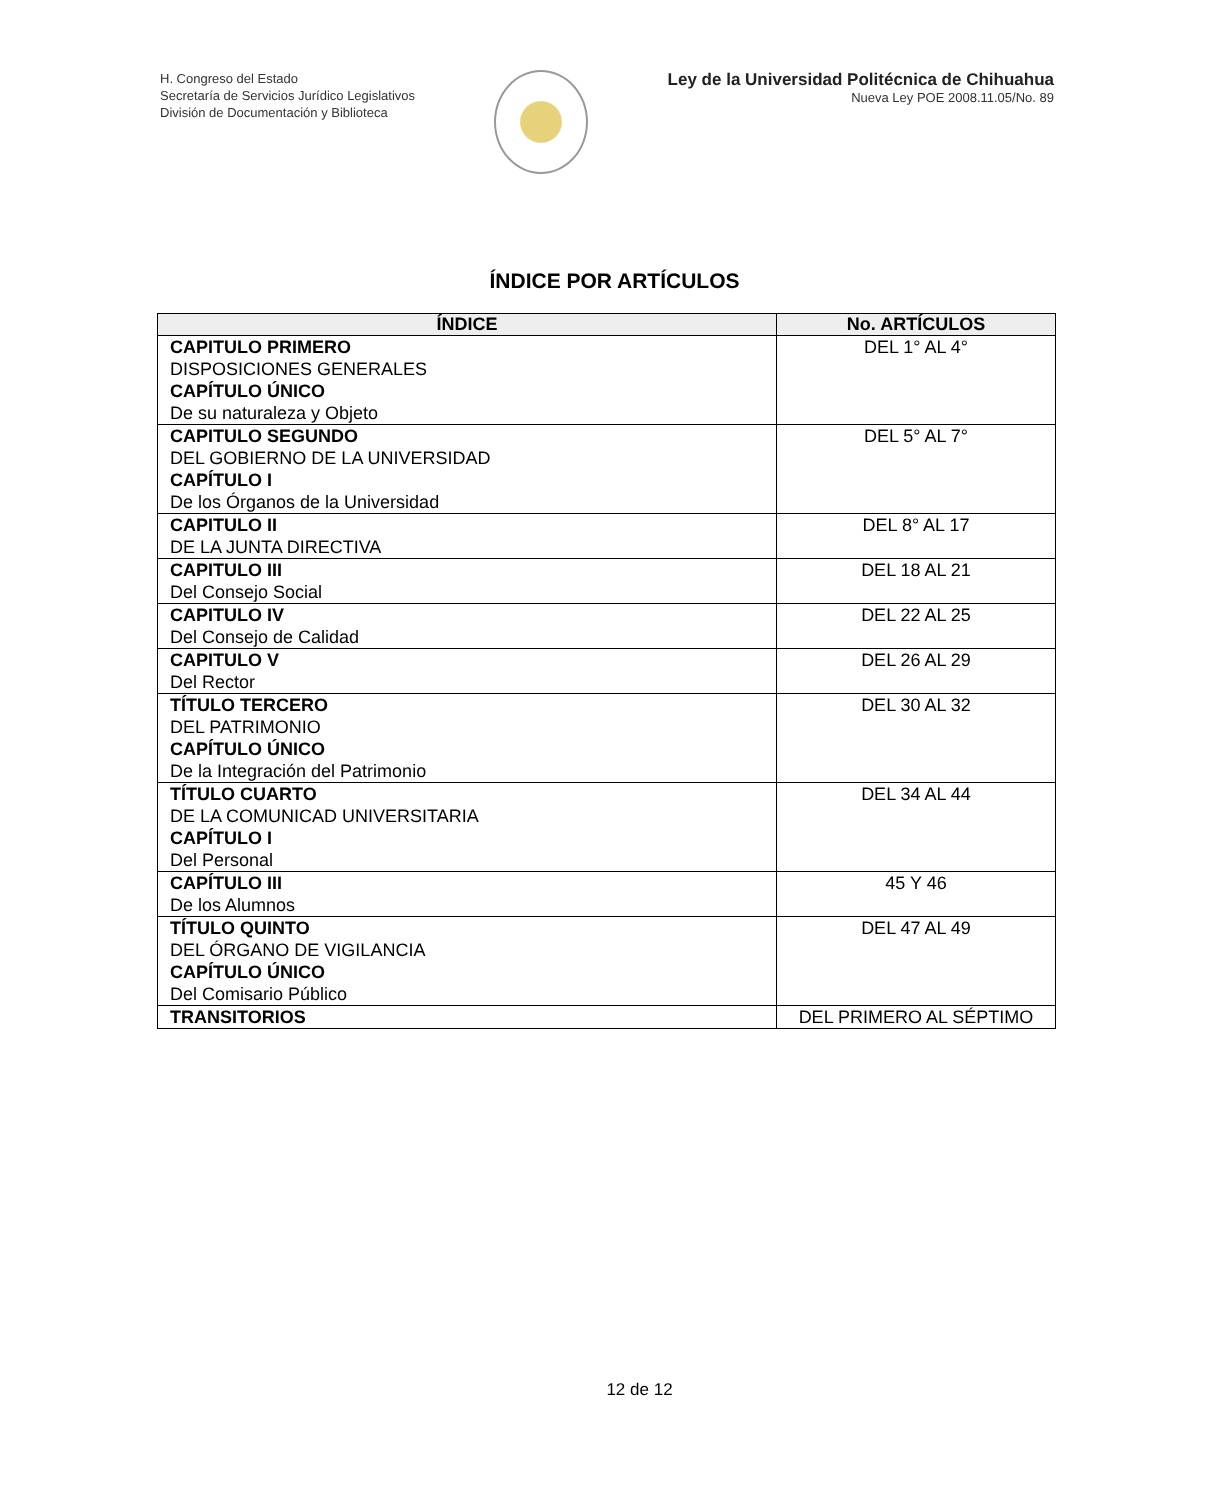H. Congreso del Estado
Secretaría de Servicios Jurídico Legislativos
División de Documentación y Biblioteca
Ley de la Universidad Politécnica de Chihuahua
Nueva Ley POE 2008.11.05/No. 89
ÍNDICE POR ARTÍCULOS
| ÍNDICE | No. ARTÍCULOS |
| --- | --- |
| CAPITULO PRIMERO DISPOSICIONES GENERALES CAPÍTULO ÚNICO De su naturaleza y Objeto | DEL 1° AL 4° |
| CAPITULO SEGUNDO DEL GOBIERNO DE LA UNIVERSIDAD CAPÍTULO I De los Órganos de la Universidad | DEL 5° AL 7° |
| CAPITULO II DE LA JUNTA DIRECTIVA | DEL 8° AL 17 |
| CAPITULO III Del Consejo Social | DEL 18 AL 21 |
| CAPITULO IV Del Consejo de Calidad | DEL 22 AL 25 |
| CAPITULO V Del Rector | DEL 26 AL 29 |
| TÍTULO TERCERO DEL PATRIMONIO CAPÍTULO ÚNICO De la Integración del Patrimonio | DEL 30 AL 32 |
| TÍTULO CUARTO DE LA COMUNICAD UNIVERSITARIA CAPÍTULO I Del Personal | DEL 34 AL 44 |
| CAPÍTULO III De los Alumnos | 45 Y 46 |
| TÍTULO QUINTO DEL ÓRGANO DE VIGILANCIA CAPÍTULO ÚNICO Del Comisario Público | DEL 47 AL 49 |
| TRANSITORIOS | DEL PRIMERO AL SÉPTIMO |
12 de 12